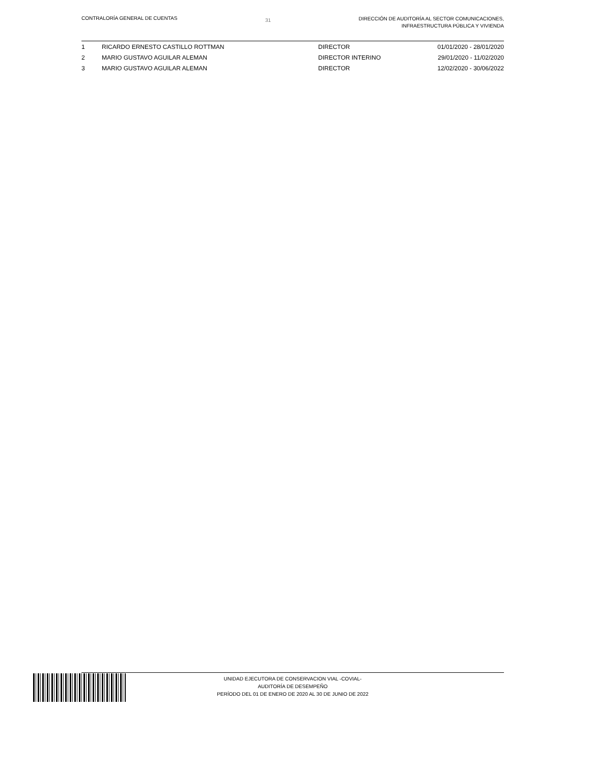CONTRALORÍA GENERAL DE CUENTAS
31
DIRECCIÓN DE AUDITORÍA AL SECTOR COMUNICACIONES,
INFRAESTRUCTURA PÚBLICA Y VIVIENDA
| 1 | RICARDO ERNESTO CASTILLO ROTTMAN | DIRECTOR | 01/01/2020 - 28/01/2020 |
| 2 | MARIO GUSTAVO AGUILAR ALEMAN | DIRECTOR INTERINO | 29/01/2020 - 11/02/2020 |
| 3 | MARIO GUSTAVO AGUILAR ALEMAN | DIRECTOR | 12/02/2020 - 30/06/2022 |
UNIDAD EJECUTORA DE CONSERVACION VIAL -COVIAL-
AUDITORÍA DE DESEMPEÑO
PERÍODO DEL 01 DE ENERO DE 2020 AL 30 DE JUNIO DE 2022